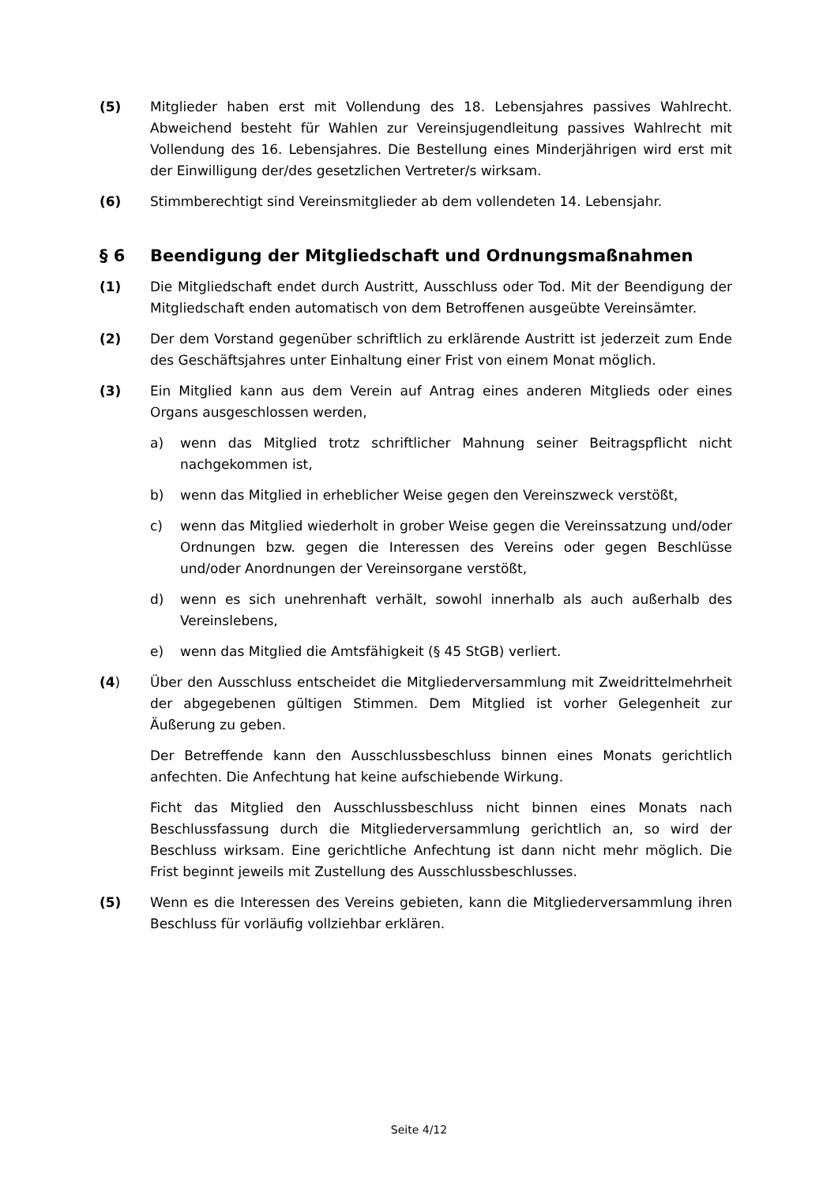(5) Mitglieder haben erst mit Vollendung des 18. Lebensjahres passives Wahlrecht. Abweichend besteht für Wahlen zur Vereinsjugendleitung passives Wahlrecht mit Vollendung des 16. Lebensjahres. Die Bestellung eines Minderjährigen wird erst mit der Einwilligung der/des gesetzlichen Vertreter/s wirksam.
(6) Stimmberechtigt sind Vereinsmitglieder ab dem vollendeten 14. Lebensjahr.
§ 6 Beendigung der Mitgliedschaft und Ordnungsmaßnahmen
(1) Die Mitgliedschaft endet durch Austritt, Ausschluss oder Tod. Mit der Beendigung der Mitgliedschaft enden automatisch von dem Betroffenen ausgeübte Vereinsämter.
(2) Der dem Vorstand gegenüber schriftlich zu erklärende Austritt ist jederzeit zum Ende des Geschäftsjahres unter Einhaltung einer Frist von einem Monat möglich.
(3) Ein Mitglied kann aus dem Verein auf Antrag eines anderen Mitglieds oder eines Organs ausgeschlossen werden,
a) wenn das Mitglied trotz schriftlicher Mahnung seiner Beitragspflicht nicht nachgekommen ist,
b) wenn das Mitglied in erheblicher Weise gegen den Vereinszweck verstößt,
c) wenn das Mitglied wiederholt in grober Weise gegen die Vereinssatzung und/oder Ordnungen bzw. gegen die Interessen des Vereins oder gegen Beschlüsse und/oder Anordnungen der Vereinsorgane verstößt,
d) wenn es sich unehrenhaft verhält, sowohl innerhalb als auch außerhalb des Vereinslebens,
e) wenn das Mitglied die Amtsfähigkeit (§ 45 StGB) verliert.
(4) Über den Ausschluss entscheidet die Mitgliederversammlung mit Zweidrittelmehrheit der abgegebenen gültigen Stimmen. Dem Mitglied ist vorher Gelegenheit zur Äußerung zu geben.
Der Betreffende kann den Ausschlussbeschluss binnen eines Monats gerichtlich anfechten. Die Anfechtung hat keine aufschiebende Wirkung.
Ficht das Mitglied den Ausschlussbeschluss nicht binnen eines Monats nach Beschlussfassung durch die Mitgliederversammlung gerichtlich an, so wird der Beschluss wirksam. Eine gerichtliche Anfechtung ist dann nicht mehr möglich. Die Frist beginnt jeweils mit Zustellung des Ausschlussbeschlusses.
(5) Wenn es die Interessen des Vereins gebieten, kann die Mitgliederversammlung ihren Beschluss für vorläufig vollziehbar erklären.
Seite 4/12